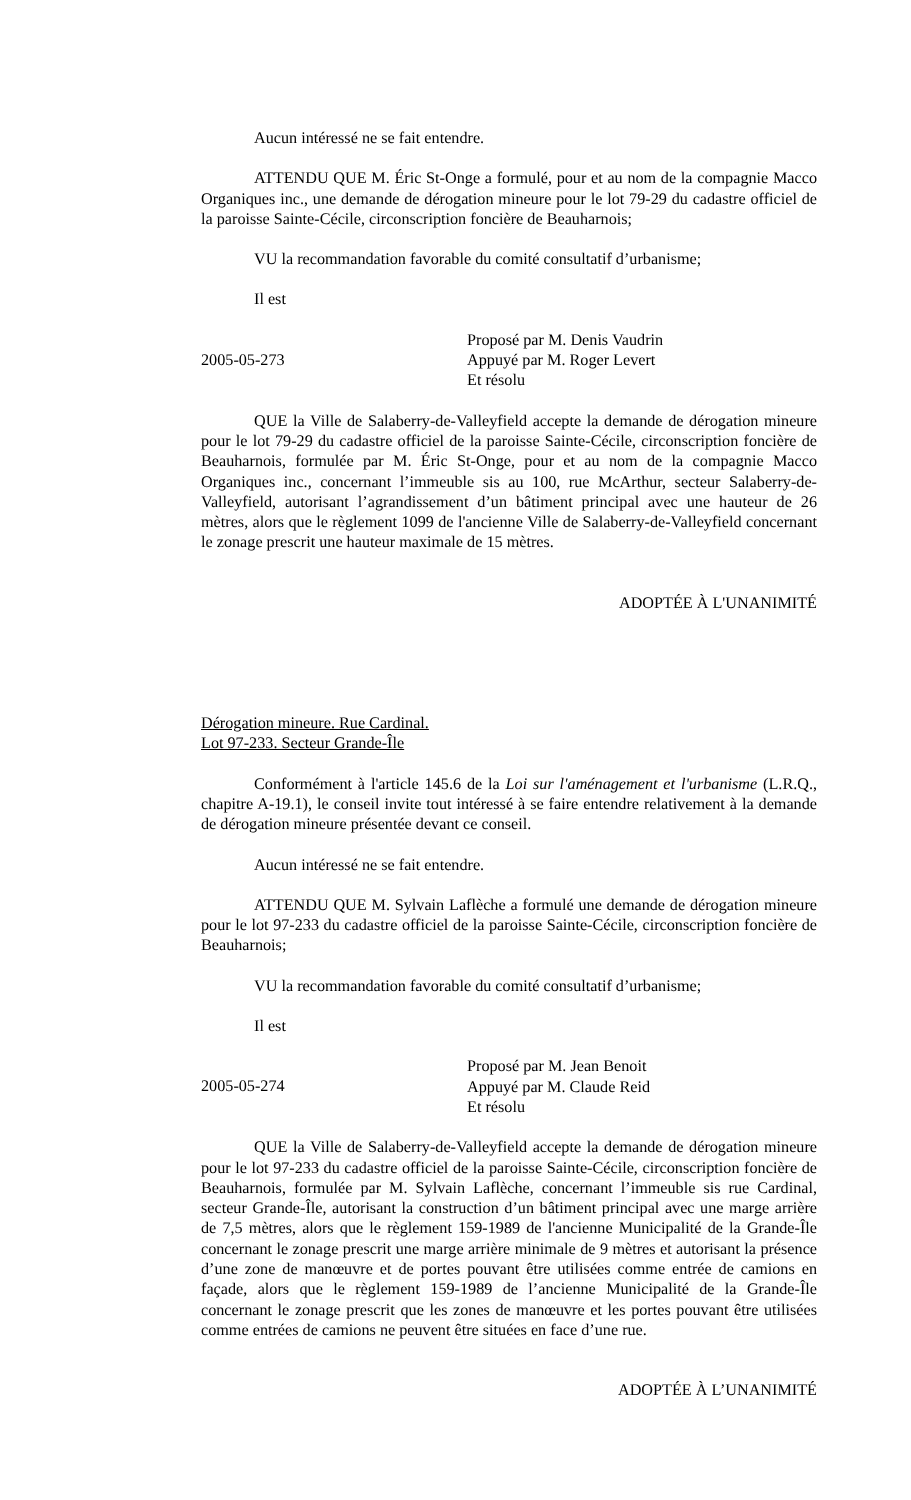Aucun intéressé ne se fait entendre.
ATTENDU QUE M. Éric St-Onge a formulé, pour et au nom de la compagnie Macco Organiques inc., une demande de dérogation mineure pour le lot 79-29 du cadastre officiel de la paroisse Sainte-Cécile, circonscription foncière de Beauharnois;
VU la recommandation favorable du comité consultatif d’urbanisme;
Il est
2005-05-273
Proposé par M. Denis Vaudrin
Appuyé par M. Roger Levert
Et résolu
QUE la Ville de Salaberry-de-Valleyfield accepte la demande de dérogation mineure pour le lot 79-29 du cadastre officiel de la paroisse Sainte-Cécile, circonscription foncière de Beauharnois, formulée par M. Éric St-Onge, pour et au nom de la compagnie Macco Organiques inc., concernant l’immeuble sis au 100, rue McArthur, secteur Salaberry-de-Valleyfield, autorisant l’agrandissement d’un bâtiment principal avec une hauteur de 26 mètres, alors que le règlement 1099 de l'ancienne Ville de Salaberry-de-Valleyfield concernant le zonage prescrit une hauteur maximale de 15 mètres.
ADOPTÉE À L'UNANIMITÉ
Dérogation mineure. Rue Cardinal.
Lot 97-233. Secteur Grande-Île
Conformément à l'article 145.6 de la Loi sur l'aménagement et l'urbanisme (L.R.Q., chapitre A-19.1), le conseil invite tout intéressé à se faire entendre relativement à la demande de dérogation mineure présentée devant ce conseil.
Aucun intéressé ne se fait entendre.
ATTENDU QUE M. Sylvain Laflèche a formulé une demande de dérogation mineure pour le lot 97-233 du cadastre officiel de la paroisse Sainte-Cécile, circonscription foncière de Beauharnois;
VU la recommandation favorable du comité consultatif d’urbanisme;
Il est
2005-05-274
Proposé par M. Jean Benoit
Appuyé par M. Claude Reid
Et résolu
QUE la Ville de Salaberry-de-Valleyfield accepte la demande de dérogation mineure pour le lot 97-233 du cadastre officiel de la paroisse Sainte-Cécile, circonscription foncière de Beauharnois, formulée par M. Sylvain Laflèche, concernant l’immeuble sis rue Cardinal, secteur Grande-Île, autorisant la construction d’un bâtiment principal avec une marge arrière de 7,5 mètres, alors que le règlement 159-1989 de l'ancienne Municipalité de la Grande-Île concernant le zonage prescrit une marge arrière minimale de 9 mètres et autorisant la présence d’une zone de manœuvre et de portes pouvant être utilisées comme entrée de camions en façade, alors que le règlement 159-1989 de l’ancienne Municipalité de la Grande-Île concernant le zonage prescrit que les zones de manœuvre et les portes pouvant être utilisées comme entrées de camions ne peuvent être situées en face d’une rue.
ADOPTÉE À L’UNANIMITÉ